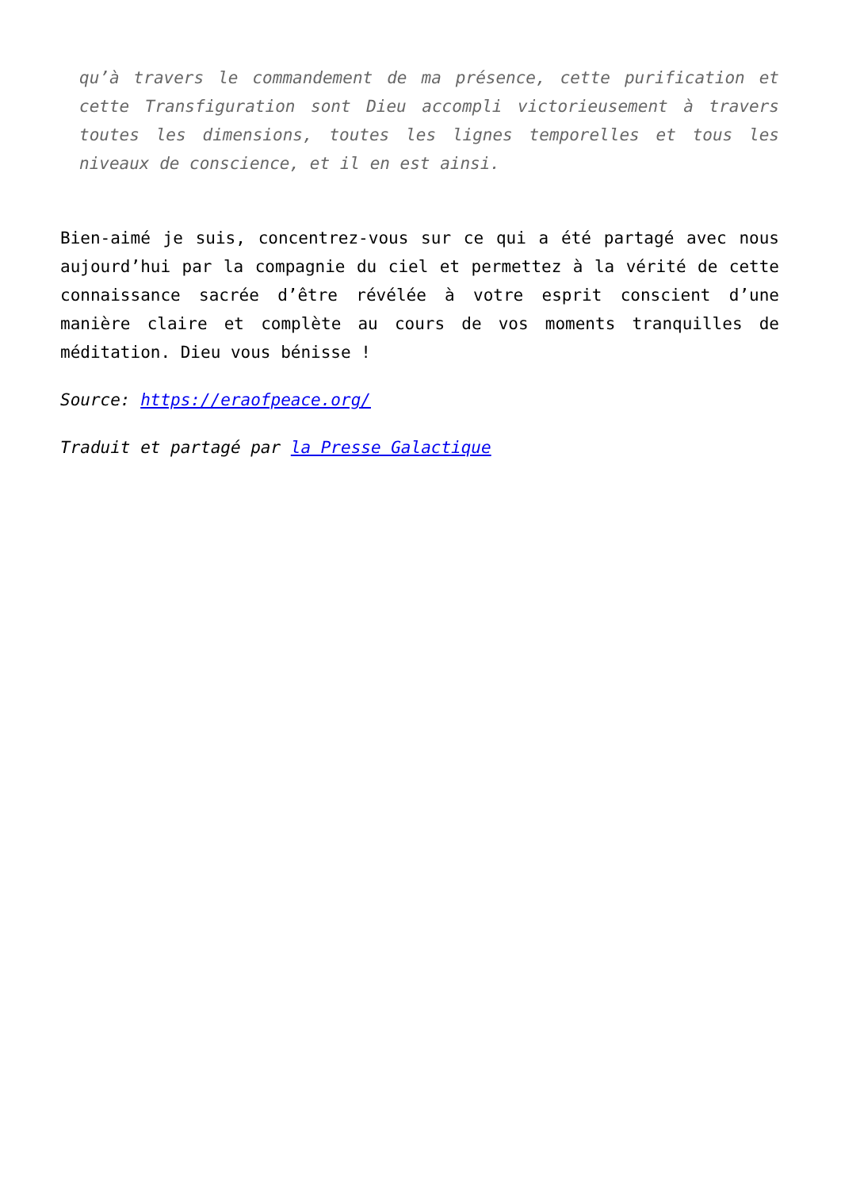qu’à travers le commandement de ma présence, cette purification et cette Transfiguration sont Dieu accompli victorieusement à travers toutes les dimensions, toutes les lignes temporelles et tous les niveaux de conscience, et il en est ainsi.
Bien-aimé je suis, concentrez-vous sur ce qui a été partagé avec nous aujourd’hui par la compagnie du ciel et permettez à la vérité de cette connaissance sacrée d’être révélée à votre esprit conscient d’une manière claire et complète au cours de vos moments tranquilles de méditation. Dieu vous bénisse !
Source: https://eraofpeace.org/
Traduit et partagé par la Presse Galactique